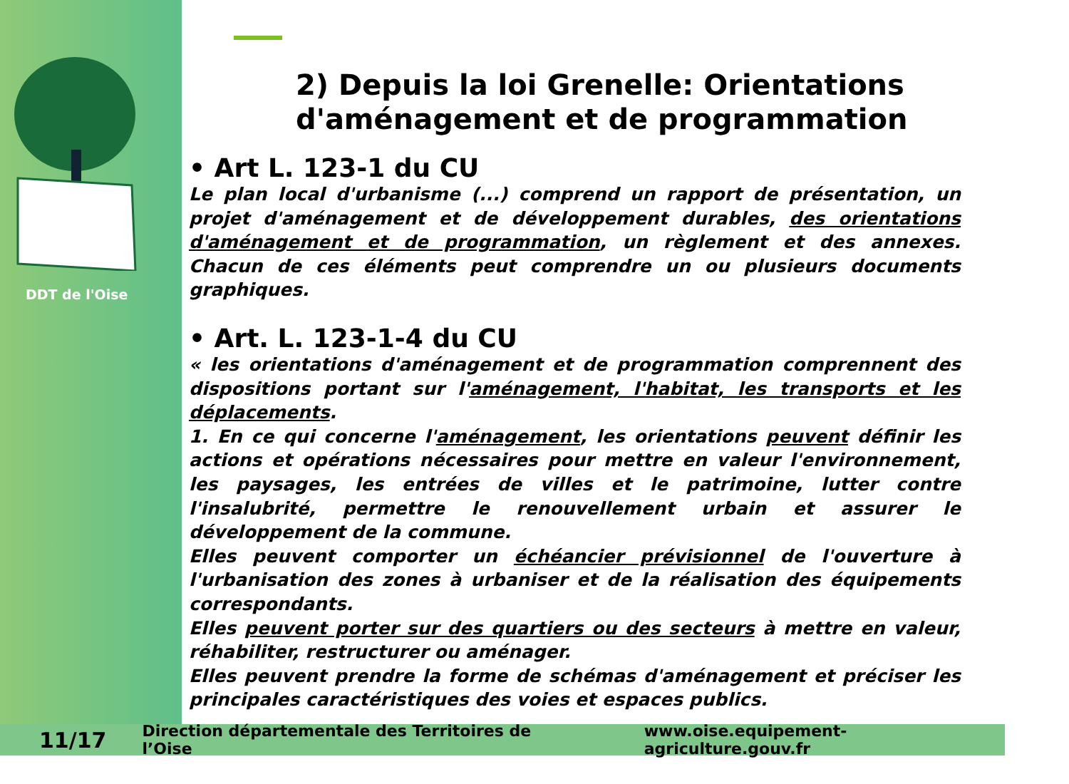DDT de l'Oise
2) Depuis la loi Grenelle: Orientations d'aménagement et de programmation
• Art L. 123-1 du CU
Le plan local d'urbanisme (...) comprend un rapport de présentation, un projet d'aménagement et de développement durables, des orientations d'aménagement et de programmation, un règlement et des annexes. Chacun de ces éléments peut comprendre un ou plusieurs documents graphiques.
• Art. L. 123-1-4 du CU
« les orientations d'aménagement et de programmation comprennent des dispositions portant sur l'aménagement, l'habitat, les transports et les déplacements.
1. En ce qui concerne l'aménagement, les orientations peuvent définir les actions et opérations nécessaires pour mettre en valeur l'environnement, les paysages, les entrées de villes et le patrimoine, lutter contre l'insalubrité, permettre le renouvellement urbain et assurer le développement de la commune.
Elles peuvent comporter un échéancier prévisionnel de l'ouverture à l'urbanisation des zones à urbaniser et de la réalisation des équipements correspondants.
Elles peuvent porter sur des quartiers ou des secteurs à mettre en valeur, réhabiliter, restructurer ou aménager.
Elles peuvent prendre la forme de schémas d'aménagement et préciser les principales caractéristiques des voies et espaces publics.
11/17 Direction départementale des Territoires de l’Oise www.oise.equipement-agriculture.gouv.fr